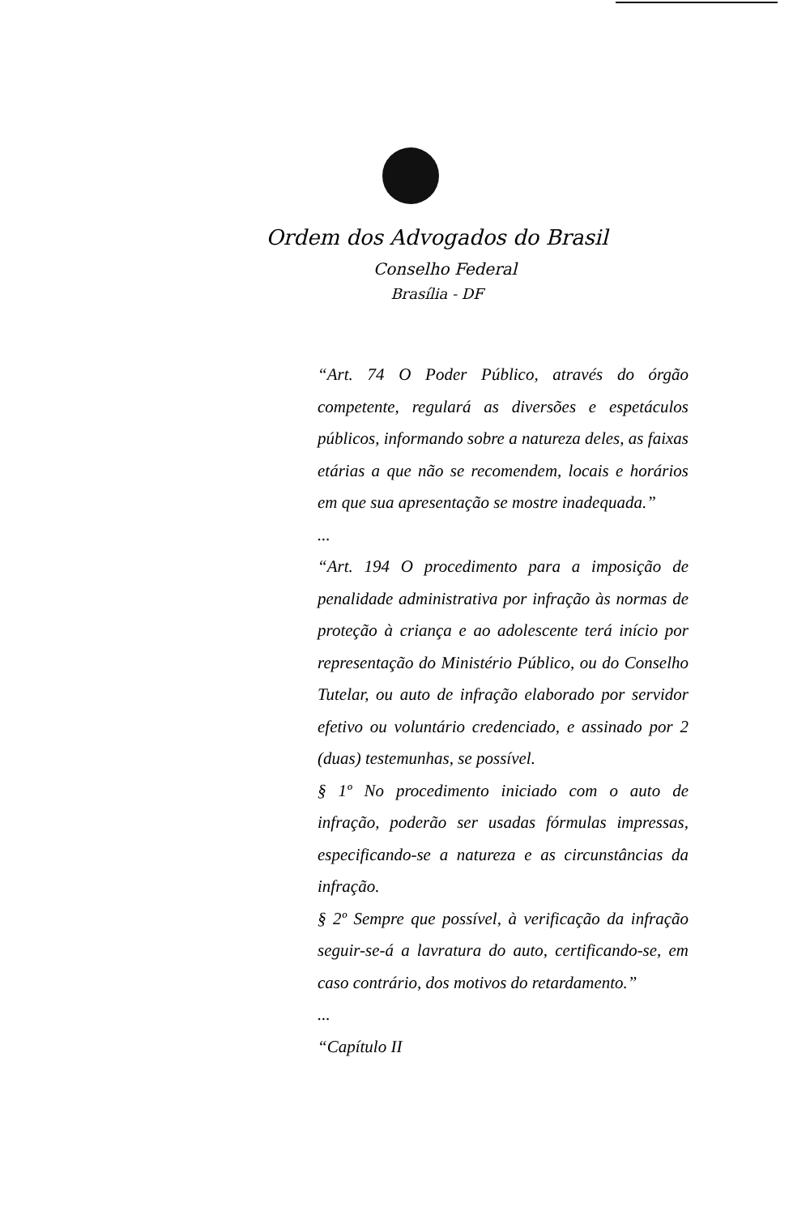Ordem dos Advogados do Brasil
Conselho Federal
Brasília - DF
“Art. 74 O Poder Público, através do órgão competente, regulará as diversões e espetáculos públicos, informando sobre a natureza deles, as faixas etárias a que não se recomendem, locais e horários em que sua apresentação se mostre inadequada.”
...
“Art. 194 O procedimento para a imposição de penalidade administrativa por infração às normas de proteção à criança e ao adolescente terá início por representação do Ministério Público, ou do Conselho Tutelar, ou auto de infração elaborado por servidor efetivo ou voluntário credenciado, e assinado por 2 (duas) testemunhas, se possível.
§ 1º No procedimento iniciado com o auto de infração, poderão ser usadas fórmulas impressas, especificando-se a natureza e as circunstâncias da infração.
§ 2º Sempre que possível, à verificação da infração seguir-se-á a lavratura do auto, certificando-se, em caso contrário, dos motivos do retardamento.”
...
“Capítulo II